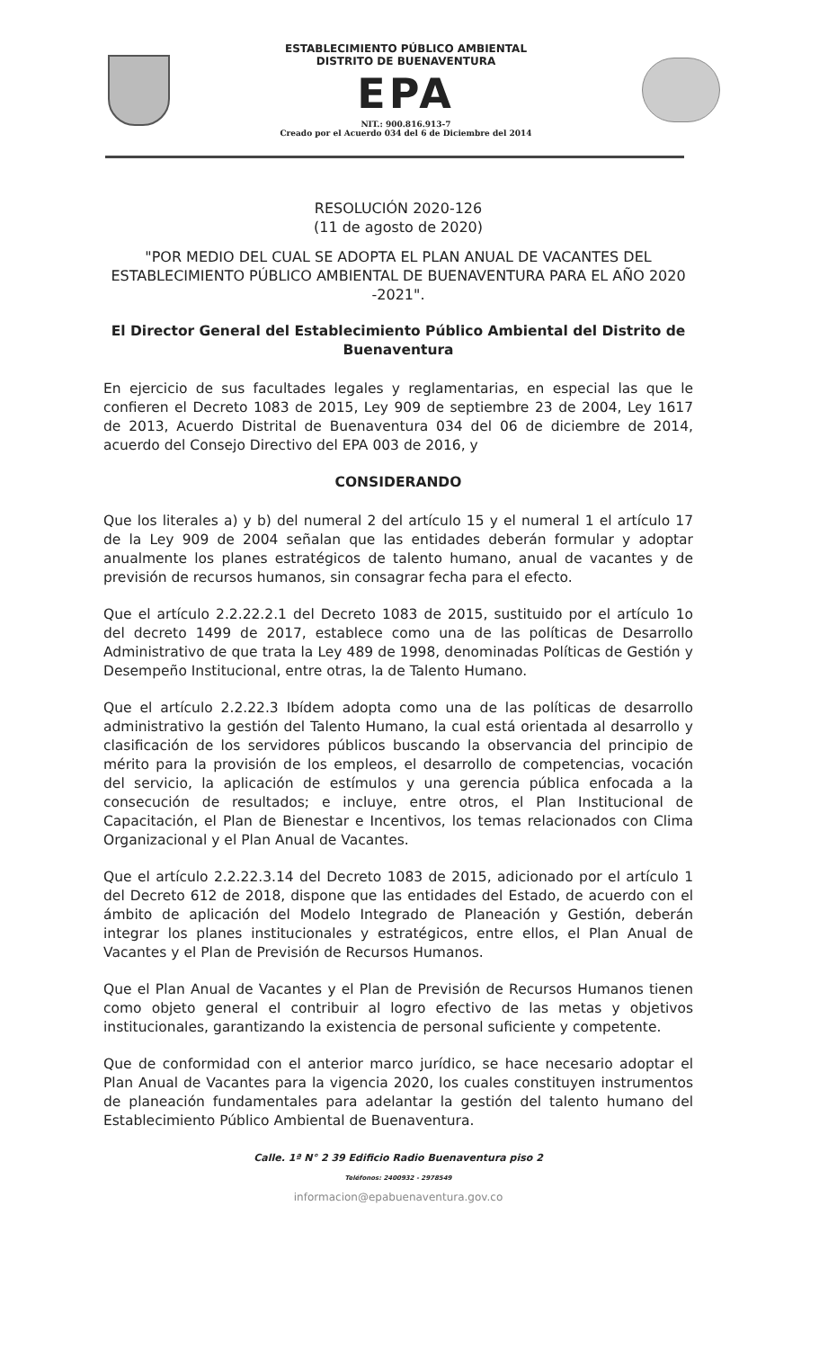ESTABLECIMIENTO PÚBLICO AMBIENTAL
DISTRITO DE BUENAVENTURA
EPA
NIT.: 900.816.913-7
Creado por el Acuerdo 034 del 6 de Diciembre del 2014
RESOLUCIÓN 2020-126
(11 de agosto de 2020)
"POR MEDIO DEL CUAL SE ADOPTA EL PLAN ANUAL DE VACANTES DEL ESTABLECIMIENTO PÚBLICO AMBIENTAL DE BUENAVENTURA PARA EL AÑO 2020 -2021".
El Director General del Establecimiento Público Ambiental del Distrito de Buenaventura
En ejercicio de sus facultades legales y reglamentarias, en especial las que le confieren el Decreto 1083 de 2015, Ley 909 de septiembre 23 de 2004, Ley 1617 de 2013, Acuerdo Distrital de Buenaventura 034 del 06 de diciembre de 2014, acuerdo del Consejo Directivo del EPA 003 de 2016, y
CONSIDERANDO
Que los literales a) y b) del numeral 2 del artículo 15 y el numeral 1 el artículo 17 de la Ley 909 de 2004 señalan que las entidades deberán formular y adoptar anualmente los planes estratégicos de talento humano, anual de vacantes y de previsión de recursos humanos, sin consagrar fecha para el efecto.
Que el artículo 2.2.22.2.1 del Decreto 1083 de 2015, sustituido por el artículo 1o del decreto 1499 de 2017, establece como una de las políticas de Desarrollo Administrativo de que trata la Ley 489 de 1998, denominadas Políticas de Gestión y Desempeño Institucional, entre otras, la de Talento Humano.
Que el artículo 2.2.22.3 Ibídem adopta como una de las políticas de desarrollo administrativo la gestión del Talento Humano, la cual está orientada al desarrollo y clasificación de los servidores públicos buscando la observancia del principio de mérito para la provisión de los empleos, el desarrollo de competencias, vocación del servicio, la aplicación de estímulos y una gerencia pública enfocada a la consecución de resultados; e incluye, entre otros, el Plan Institucional de Capacitación, el Plan de Bienestar e Incentivos, los temas relacionados con Clima Organizacional y el Plan Anual de Vacantes.
Que el artículo 2.2.22.3.14 del Decreto 1083 de 2015, adicionado por el artículo 1 del Decreto 612 de 2018, dispone que las entidades del Estado, de acuerdo con el ámbito de aplicación del Modelo Integrado de Planeación y Gestión, deberán integrar los planes institucionales y estratégicos, entre ellos, el Plan Anual de Vacantes y el Plan de Previsión de Recursos Humanos.
Que el Plan Anual de Vacantes y el Plan de Previsión de Recursos Humanos tienen como objeto general el contribuir al logro efectivo de las metas y objetivos institucionales, garantizando la existencia de personal suficiente y competente.
Que de conformidad con el anterior marco jurídico, se hace necesario adoptar el Plan Anual de Vacantes para la vigencia 2020, los cuales constituyen instrumentos de planeación fundamentales para adelantar la gestión del talento humano del Establecimiento Público Ambiental de Buenaventura.
Calle. 1ª N° 2 39 Edificio Radio Buenaventura piso 2
Teléfonos: 2400932 - 2978549
informacion@epabuenaventura.gov.co